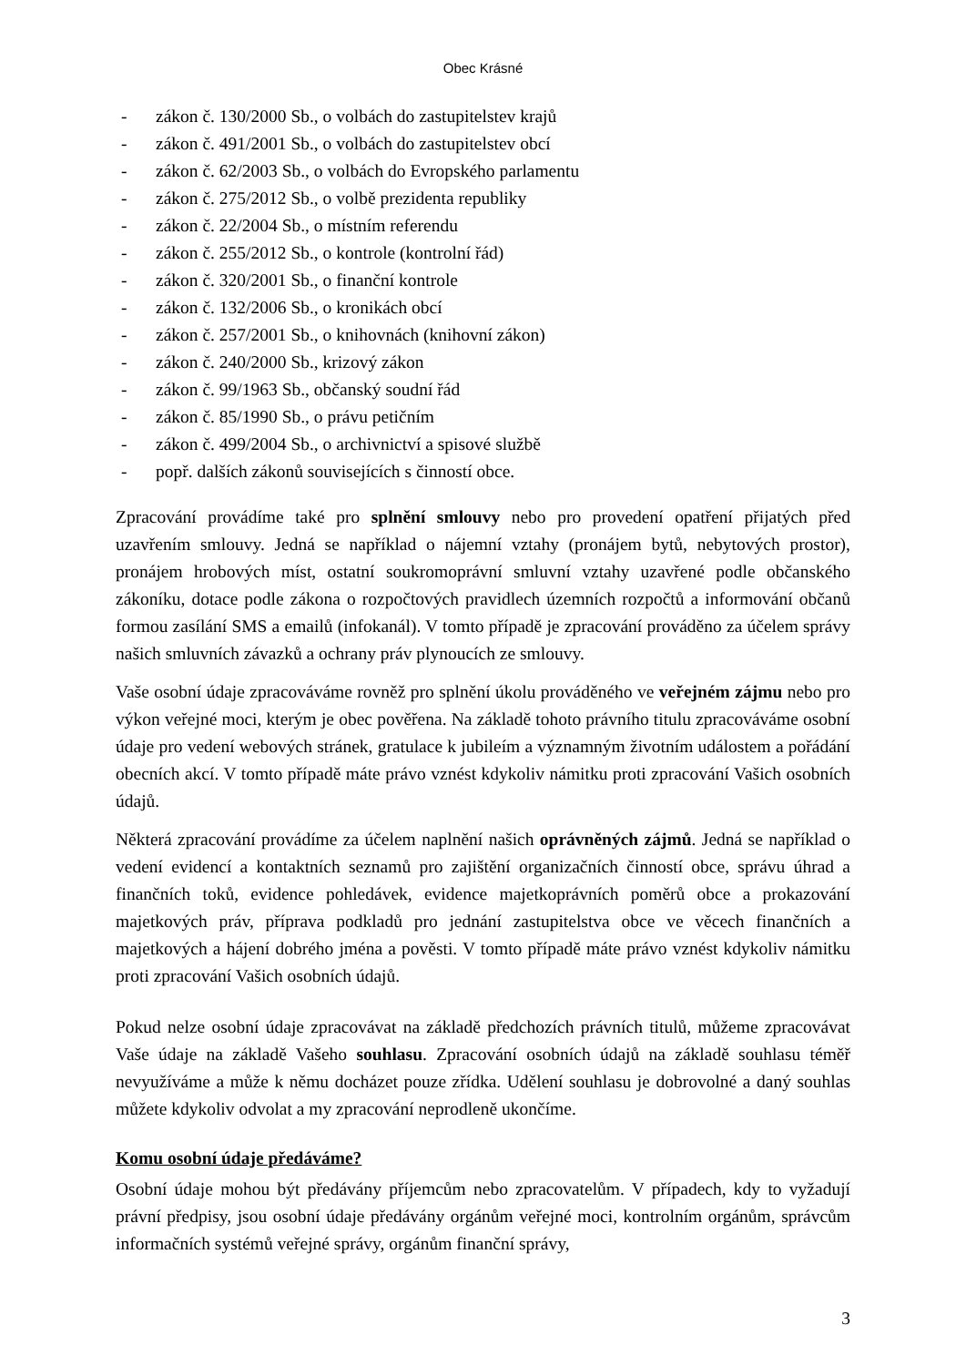Obec Krásné
- zákon č. 130/2000 Sb., o volbách do zastupitelstev krajů
- zákon č. 491/2001 Sb., o volbách do zastupitelstev obcí
- zákon č. 62/2003 Sb., o volbách do Evropského parlamentu
- zákon č. 275/2012 Sb., o volbě prezidenta republiky
- zákon č. 22/2004 Sb., o místním referendu
- zákon č. 255/2012 Sb., o kontrole (kontrolní řád)
- zákon č. 320/2001 Sb., o finanční kontrole
- zákon č. 132/2006 Sb., o kronikách obcí
- zákon č. 257/2001 Sb., o knihovnách (knihovní zákon)
- zákon č. 240/2000 Sb., krizový zákon
- zákon č. 99/1963 Sb., občanský soudní řád
- zákon č. 85/1990 Sb., o právu petičním
- zákon č. 499/2004 Sb., o archivnictví a spisové službě
- popř. dalších zákonů souvisejících s činností obce.
Zpracování provádíme také pro splnění smlouvy nebo pro provedení opatření přijatých před uzavřením smlouvy. Jedná se například o nájemní vztahy (pronájem bytů, nebytových prostor), pronájem hrobových míst, ostatní soukromoprávní smluvní vztahy uzavřené podle občanského zákoníku, dotace podle zákona o rozpočtových pravidlech územních rozpočtů a informování občanů formou zasílání SMS a emailů (infokanál). V tomto případě je zpracování prováděno za účelem správy našich smluvních závazků a ochrany práv plynoucích ze smlouvy.
Vaše osobní údaje zpracováváme rovněž pro splnění úkolu prováděného ve veřejném zájmu nebo pro výkon veřejné moci, kterým je obec pověřena. Na základě tohoto právního titulu zpracováváme osobní údaje pro vedení webových stránek, gratulace k jubileím a významným životním událostem a pořádání obecních akcí. V tomto případě máte právo vznést kdykoliv námitku proti zpracování Vašich osobních údajů.
Některá zpracování provádíme za účelem naplnění našich oprávněných zájmů. Jedná se například o vedení evidencí a kontaktních seznamů pro zajištění organizačních činností obce, správu úhrad a finančních toků, evidence pohledávek, evidence majetkoprávních poměrů obce a prokazování majetkových práv, příprava podkladů pro jednání zastupitelstva obce ve věcech finančních a majetkových a hájení dobrého jména a pověsti. V tomto případě máte právo vznést kdykoliv námitku proti zpracování Vašich osobních údajů.
Pokud nelze osobní údaje zpracovávat na základě předchozích právních titulů, můžeme zpracovávat Vaše údaje na základě Vašeho souhlasu. Zpracování osobních údajů na základě souhlasu téměř nevyužíváme a může k němu docházet pouze zřídka. Udělení souhlasu je dobrovolné a daný souhlas můžete kdykoliv odvolat a my zpracování neprodleně ukončíme.
Komu osobní údaje předáváme?
Osobní údaje mohou být předávány příjemcům nebo zpracovatelům. V případech, kdy to vyžadují právní předpisy, jsou osobní údaje předávány orgánům veřejné moci, kontrolním orgánům, správcům informačních systémů veřejné správy, orgánům finanční správy,
3